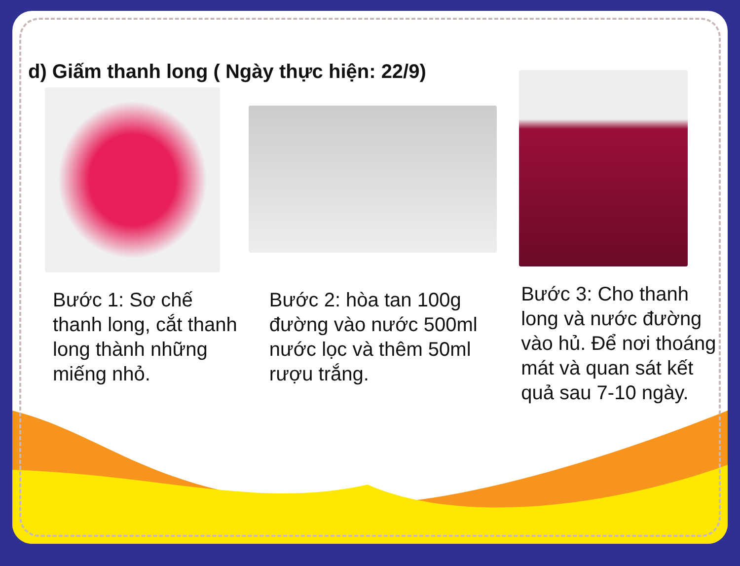d) Giấm thanh long ( Ngày thực hiện: 22/9)
Bước 1: Sơ chế thanh long, cắt thanh long thành những miếng nhỏ.
Bước 2: hòa tan 100g đường vào nước 500ml nước lọc và thêm 50ml rượu trắng.
Bước 3: Cho thanh long và nước đường vào hủ. Để nơi thoáng mát và quan sát kết quả sau 7-10 ngày.